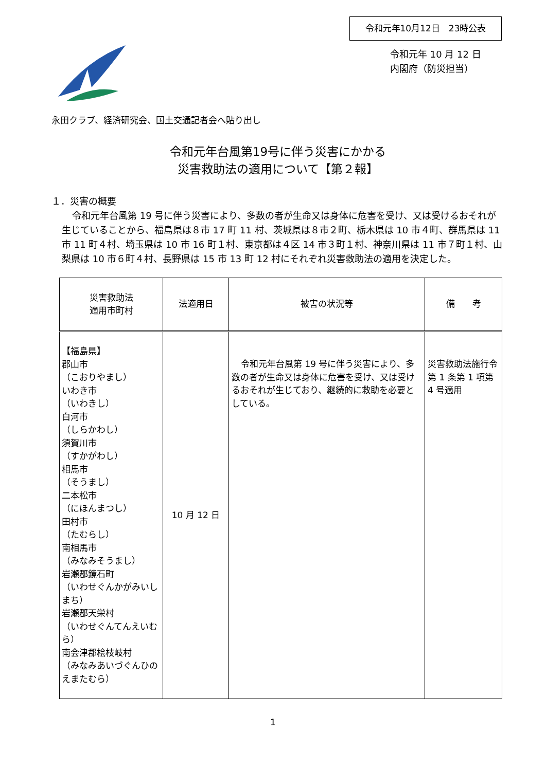令和元年10月12日　23時公表
令和元年 10 月 12 日
内閣府（防災担当）
永田クラブ、経済研究会、国土交通記者会へ貼り出し
令和元年台風第19号に伴う災害にかかる
災害救助法の適用について【第２報】
１．災害の概要
令和元年台風第 19 号に伴う災害により、多数の者が生命又は身体に危害を受け、又は受けるおそれが生じていることから、福島県は８市 17 町 11 村、茨城県は８市２町、栃木県は 10 市４町、群馬県は 11 市 11 町４村、埼玉県は 10 市 16 町１村、東京都は４区 14 市３町１村、神奈川県は 11 市７町１村、山梨県は 10 市６町４村、長野県は 15 市 13 町 12 村にそれぞれ災害救助法の適用を決定した。
| 災害救助法 適用市町村 | 法適用日 | 被害の状況等 | 備 考 |
| --- | --- | --- | --- |
| 【福島県】 郡山市 （こおりやまし） いわき市 （いわきし） 白河市 （しらかわし） 須賀川市 （すかがわし） 相馬市 （そうまし） 二本松市 （にほんまつし） 田村市 （たむらし） 南相馬市 （みなみそうまし） 岩瀬郡鏡石町 （いわせぐんかがみいしまち） 岩瀬郡天栄村 （いわせぐんてんえいむら） 南会津郡桧枝岐村 （みなみあいづぐんひのえまたむら） | 10 月 12 日 | 令和元年台風第 19 号に伴う災害により、 多数の者が生命又は身体に危害を受け、又は受けるおそれが生じており、継続的に救助を必要としている。 | 災害救助法施行令第 1 条第 1 項第 4 号適用 |
1